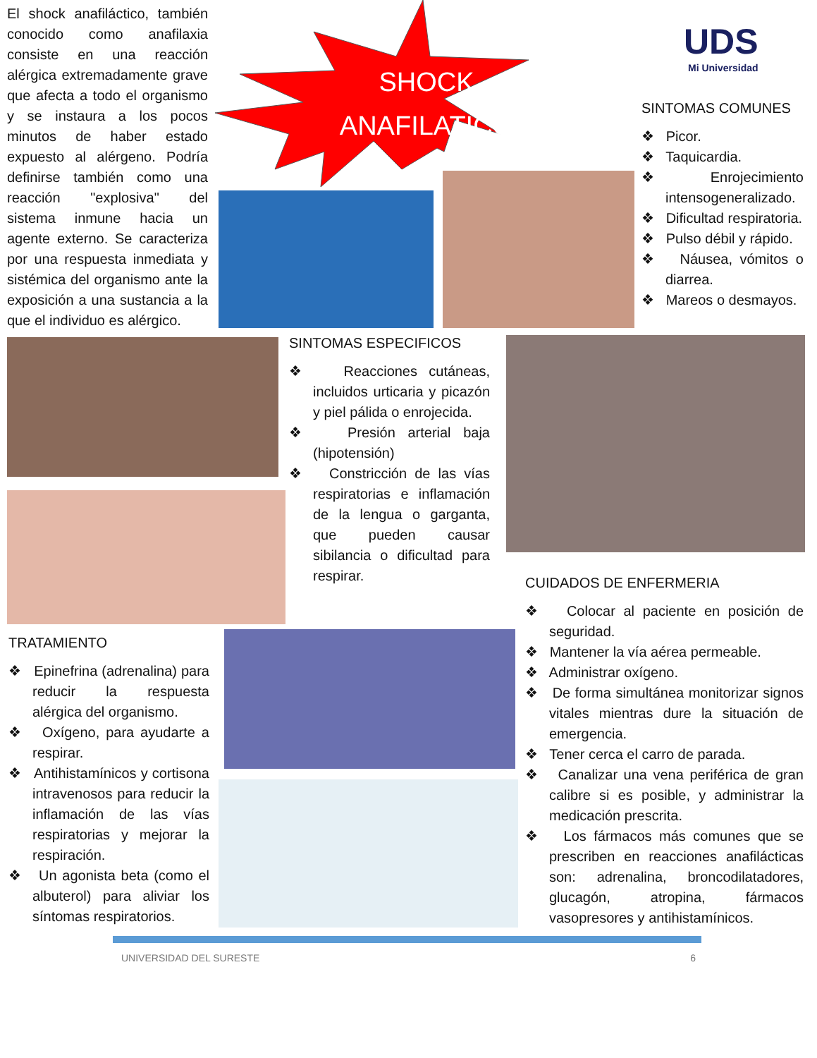El shock anafiláctico, también conocido como anafilaxia consiste en una reacción alérgica extremadamente grave que afecta a todo el organismo y se instaura a los pocos minutos de haber estado expuesto al alérgeno. Podría definirse también como una reacción "explosiva" del sistema inmune hacia un agente externo. Se caracteriza por una respuesta inmediata y sistémica del organismo ante la exposición a una sustancia a la que el individuo es alérgico.
SHOCK
ANAFILATICO
UDS
Mi Universidad
SINTOMAS COMUNES
❖ Picor.
❖ Taquicardia.
❖ Enrojecimiento intensogeneralizado.
❖ Dificultad respiratoria.
❖ Pulso débil y rápido.
❖ Náusea, vómitos o diarrea.
❖ Mareos o desmayos.
SINTOMAS ESPECIFICOS
❖ Reacciones cutáneas, incluidos urticaria y picazón y piel pálida o enrojecida.
❖ Presión arterial baja (hipotensión)
❖ Constricción de las vías respiratorias e inflamación de la lengua o garganta, que pueden causar sibilancia o dificultad para respirar.
CUIDADOS DE ENFERMERIA
❖ Colocar al paciente en posición de seguridad.
❖ Mantener la vía aérea permeable.
❖ Administrar oxígeno.
❖ De forma simultánea monitorizar signos vitales mientras dure la situación de emergencia.
❖ Tener cerca el carro de parada.
❖ Canalizar una vena periférica de gran calibre si es posible, y administrar la medicación prescrita.
❖ Los fármacos más comunes que se prescriben en reacciones anafilácticas son: adrenalina, broncodilatadores, glucagón, atropina, fármacos vasopresores y antihistamínicos.
TRATAMIENTO
❖ Epinefrina (adrenalina) para reducir la respuesta alérgica del organismo.
❖ Oxígeno, para ayudarte a respirar.
❖ Antihistamínicos y cortisona intravenosos para reducir la inflamación de las vías respiratorias y mejorar la respiración.
❖ Un agonista beta (como el albuterol) para aliviar los síntomas respiratorios.
UNIVERSIDAD DEL SURESTE 6